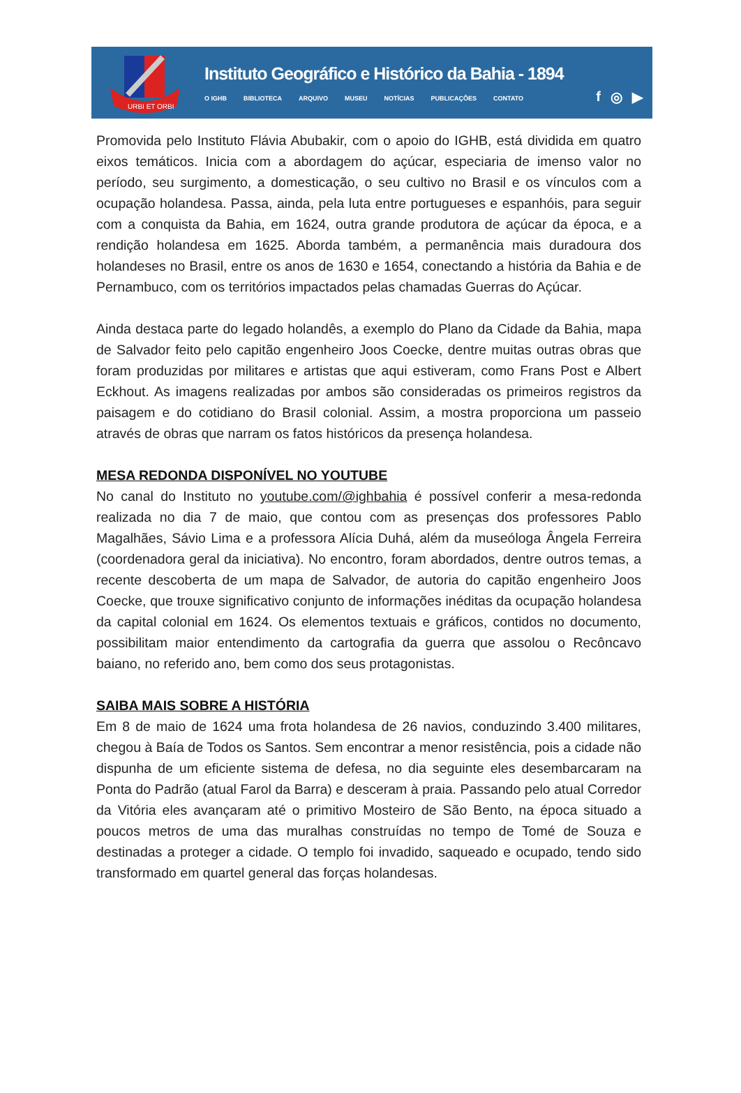URBI ET ORBI
Instituto Geográfico e Histórico da Bahia - 1894
O IGHB BIBLIOTECA ARQUIVO MUSEU NOTÍCIAS PUBLICAÇÕES CONTATO
f ◎ ▶
Promovida pelo Instituto Flávia Abubakir, com o apoio do IGHB, está dividida em quatro eixos temáticos. Inicia com a abordagem do açúcar, especiaria de imenso valor no período, seu surgimento, a domesticação, o seu cultivo no Brasil e os vínculos com a ocupação holandesa. Passa, ainda, pela luta entre portugueses e espanhóis, para seguir com a conquista da Bahia, em 1624, outra grande produtora de açúcar da época, e a rendição holandesa em 1625. Aborda também, a permanência mais duradoura dos holandeses no Brasil, entre os anos de 1630 e 1654, conectando a história da Bahia e de Pernambuco, com os territórios impactados pelas chamadas Guerras do Açúcar.
Ainda destaca parte do legado holandês, a exemplo do Plano da Cidade da Bahia, mapa de Salvador feito pelo capitão engenheiro Joos Coecke, dentre muitas outras obras que foram produzidas por militares e artistas que aqui estiveram, como Frans Post e Albert Eckhout. As imagens realizadas por ambos são consideradas os primeiros registros da paisagem e do cotidiano do Brasil colonial. Assim, a mostra proporciona um passeio através de obras que narram os fatos históricos da presença holandesa.
MESA REDONDA DISPONÍVEL NO YOUTUBE
No canal do Instituto no youtube.com/@ighbahia é possível conferir a mesa-redonda realizada no dia 7 de maio, que contou com as presenças dos professores Pablo Magalhães, Sávio Lima e a professora Alícia Duhá, além da museóloga Ângela Ferreira (coordenadora geral da iniciativa). No encontro, foram abordados, dentre outros temas, a recente descoberta de um mapa de Salvador, de autoria do capitão engenheiro Joos Coecke, que trouxe significativo conjunto de informações inéditas da ocupação holandesa da capital colonial em 1624. Os elementos textuais e gráficos, contidos no documento, possibilitam maior entendimento da cartografia da guerra que assolou o Recôncavo baiano, no referido ano, bem como dos seus protagonistas.
SAIBA MAIS SOBRE A HISTÓRIA
Em 8 de maio de 1624 uma frota holandesa de 26 navios, conduzindo 3.400 militares, chegou à Baía de Todos os Santos. Sem encontrar a menor resistência, pois a cidade não dispunha de um eficiente sistema de defesa, no dia seguinte eles desembarcaram na Ponta do Padrão (atual Farol da Barra) e desceram à praia. Passando pelo atual Corredor da Vitória eles avançaram até o primitivo Mosteiro de São Bento, na época situado a poucos metros de uma das muralhas construídas no tempo de Tomé de Souza e destinadas a proteger a cidade. O templo foi invadido, saqueado e ocupado, tendo sido transformado em quartel general das forças holandesas.